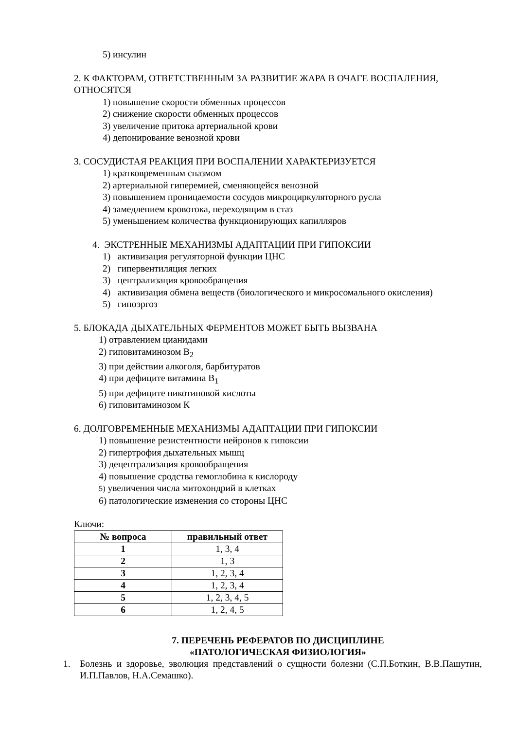5) инсулин
2. К ФАКТОРАМ, ОТВЕТСТВЕННЫМ ЗА РАЗВИТИЕ ЖАРА В ОЧАГЕ ВОСПАЛЕНИЯ, ОТНОСЯТСЯ
1) повышение скорости обменных процессов
2) снижение скорости обменных процессов
3) увеличение притока артериальной крови
4) депонирование венозной крови
3. СОСУДИСТАЯ РЕАКЦИЯ ПРИ ВОСПАЛЕНИИ ХАРАКТЕРИЗУЕТСЯ
1) кратковременным спазмом
2) артериальной гиперемией, сменяющейся венозной
3) повышением проницаемости сосудов микроциркуляторного русла
4) замедлением кровотока, переходящим в стаз
5) уменьшением количества функционирующих капилляров
4. ЭКСТРЕННЫЕ МЕХАНИЗМЫ АДАПТАЦИИ ПРИ ГИПОКСИИ
1) активизация регуляторной функции ЦНС
2) гипервентиляция легких
3) централизация кровообращения
4) активизация обмена веществ (биологического и микросомального окисления)
5) гипоэргоз
5. БЛОКАДА ДЫХАТЕЛЬНЫХ ФЕРМЕНТОВ МОЖЕТ БЫТЬ ВЫЗВАНА
1) отравлением цианидами
2) гиповитаминозом В<sub>2</sub>
3) при действии алкоголя, барбитуратов
4) при дефиците витамина В<sub>1</sub>
5) при дефиците никотиновой кислоты
6) гиповитаминозом К
6. ДОЛГОВРЕМЕННЫЕ МЕХАНИЗМЫ АДАПТАЦИИ ПРИ ГИПОКСИИ
1) повышение резистентности нейронов к гипоксии
2) гипертрофия дыхательных мышц
3) децентрализация кровообращения
4) повышение сродства гемоглобина к кислороду
5) увеличения числа митохондрий в клетках
6) патологические изменения со стороны ЦНС
Ключи:
| № вопроса | правильный ответ |
| --- | --- |
| 1 | 1, 3, 4 |
| 2 | 1, 3 |
| 3 | 1, 2, 3, 4 |
| 4 | 1, 2, 3, 4 |
| 5 | 1, 2, 3, 4, 5 |
| 6 | 1, 2, 4, 5 |
7. ПЕРЕЧЕНЬ РЕФЕРАТОВ ПО ДИСЦИПЛИНЕ
«ПАТОЛОГИЧЕСКАЯ ФИЗИОЛОГИЯ»
1. Болезнь и здоровье, эволюция представлений о сущности болезни (С.П.Боткин, В.В.Пашутин, И.П.Павлов, Н.А.Семашко).